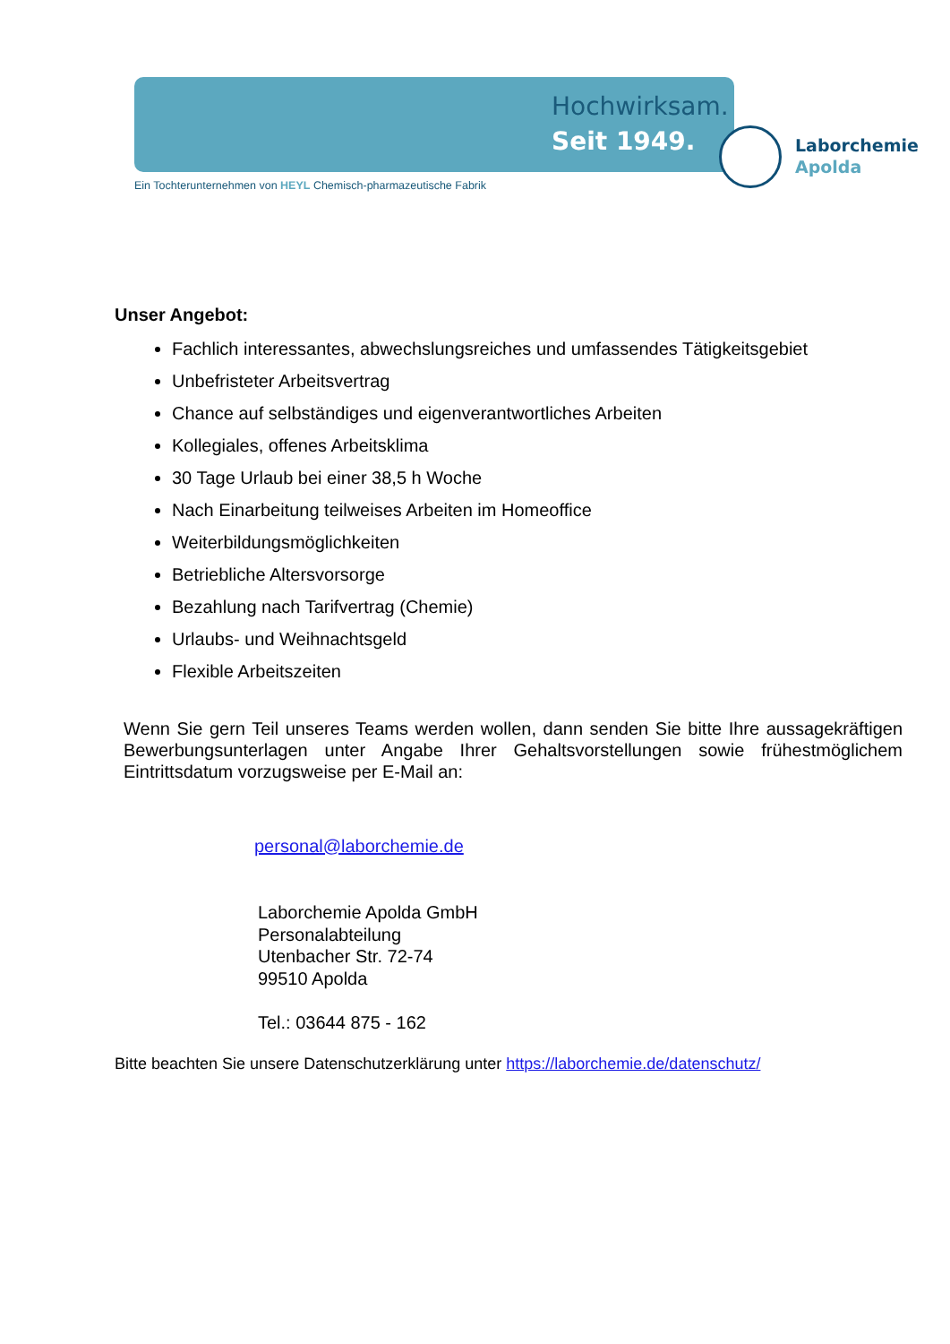Hochwirksam.
Seit 1949.
Laborchemie
Apolda
Ein Tochterunternehmen von HEYL Chemisch-pharmazeutische Fabrik
Unser Angebot:
Fachlich interessantes, abwechslungsreiches und umfassendes Tätigkeitsgebiet
Unbefristeter Arbeitsvertrag
Chance auf selbständiges und eigenverantwortliches Arbeiten
Kollegiales, offenes Arbeitsklima
30 Tage Urlaub bei einer 38,5 h Woche
Nach Einarbeitung teilweises Arbeiten im Homeoffice
Weiterbildungsmöglichkeiten
Betriebliche Altersvorsorge
Bezahlung nach Tarifvertrag (Chemie)
Urlaubs- und Weihnachtsgeld
Flexible Arbeitszeiten
Wenn Sie gern Teil unseres Teams werden wollen, dann senden Sie bitte Ihre aussagekräftigen Bewerbungsunterlagen unter Angabe Ihrer Gehaltsvorstellungen sowie frühestmöglichem Eintrittsdatum vorzugsweise per E-Mail an:
personal@laborchemie.de
Laborchemie Apolda GmbH
Personalabteilung
Utenbacher Str. 72-74
99510 Apolda
Tel.: 03644 875 - 162
Bitte beachten Sie unsere Datenschutzerklärung unter https://laborchemie.de/datenschutz/